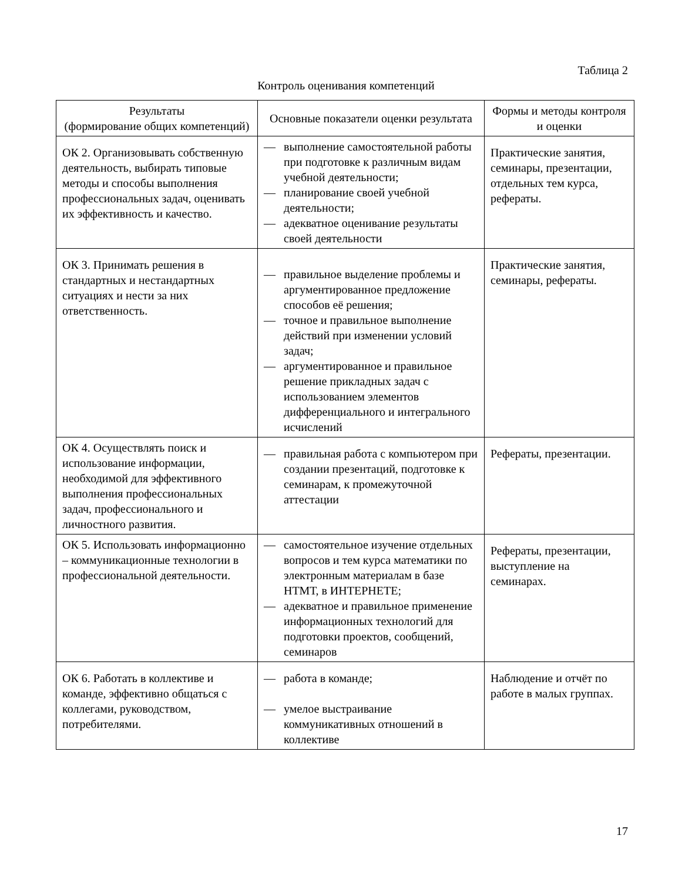Таблица 2
Контроль оценивания компетенций
| Результаты (формирование общих компетенций) | Основные показатели оценки результата | Формы и методы контроля и оценки |
| --- | --- | --- |
| ОК 2. Организовывать собственную деятельность, выбирать типовые методы и способы выполнения профессиональных задач, оценивать их эффективность и качество. | — выполнение самостоятельной работы при подготовке к различным видам учебной деятельности; — планирование своей учебной деятельности; — адекватное оценивание результаты своей деятельности | Практические занятия, семинары, презентации, отдельных тем курса, рефераты. |
| ОК 3. Принимать решения в стандартных и нестандартных ситуациях и нести за них ответственность. | — правильное выделение проблемы и аргументированное предложение способов её решения; — точное и правильное выполнение действий при изменении условий задач; — аргументированное и правильное решение прикладных задач с использованием элементов дифференциального и интегрального исчислений | Практические занятия, семинары, рефераты. |
| ОК 4. Осуществлять поиск и использование информации, необходимой для эффективного выполнения профессиональных задач, профессионального и личностного развития. | — правильная работа с компьютером при создании презентаций, подготовке к семинарам, к промежуточной аттестации | Рефераты, презентации. |
| ОК 5. Использовать информационно – коммуникационные технологии в профессиональной деятельности. | — самостоятельное изучение отдельных вопросов и тем курса математики по электронным материалам в базе НТМТ, в ИНТЕРНЕТЕ; — адекватное и правильное применение информационных технологий для подготовки проектов, сообщений, семинаров | Рефераты, презентации, выступление на семинарах. |
| ОК 6. Работать в коллективе и команде, эффективно общаться с коллегами, руководством, потребителями. | — работа в команде; — умелое выстраивание коммуникативных отношений в коллективе | Наблюдение и отчёт по работе в малых группах. |
17